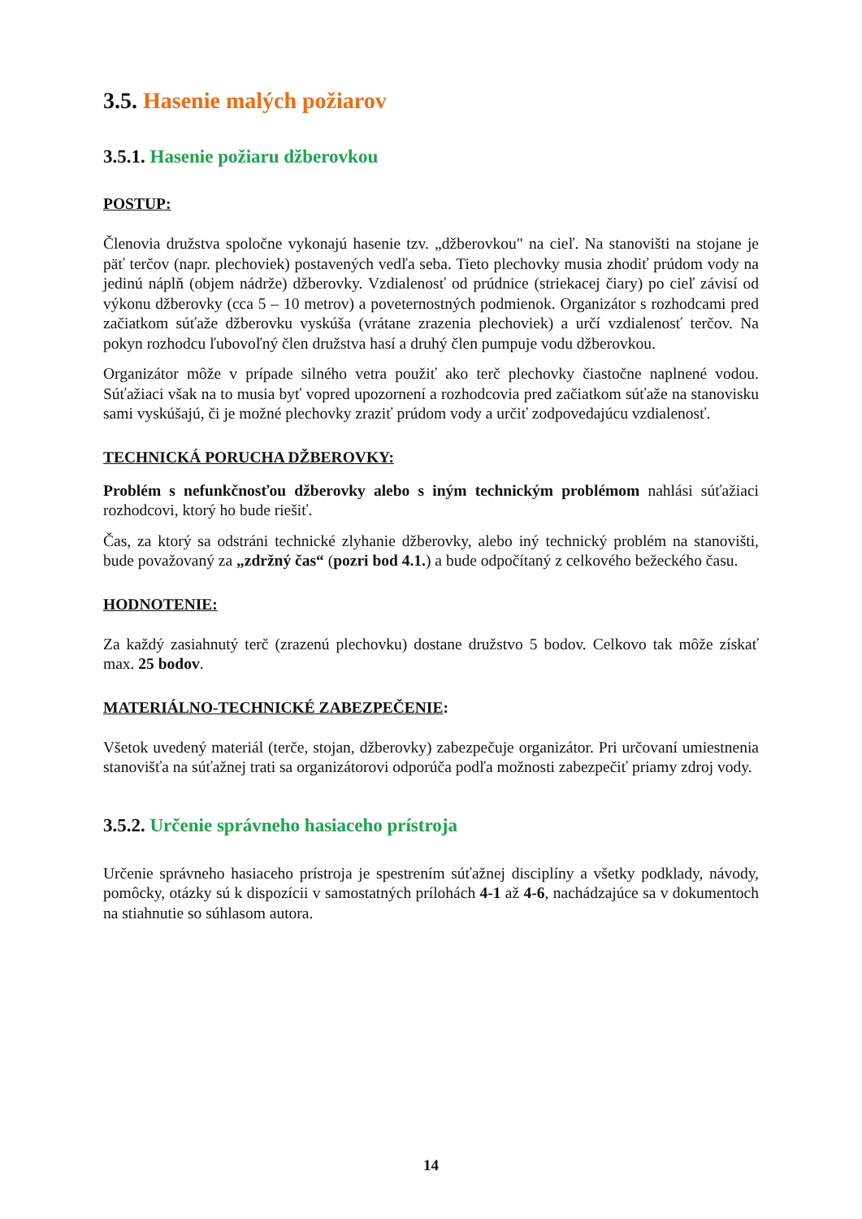3.5. Hasenie malých požiarov
3.5.1. Hasenie požiaru džberovkou
POSTUP:
Členovia družstva spoločne vykonajú hasenie tzv. „džberovkou" na cieľ. Na stanovišti na stojane je päť terčov (napr. plechoviek) postavených vedľa seba. Tieto plechovky musia zhodiť prúdom vody na jedinú náplň (objem nádrže) džberovky. Vzdialenosť od prúdnice (striekacej čiary) po cieľ závisí od výkonu džberovky (cca 5 – 10 metrov) a poveternostných podmienok. Organizátor s rozhodcami pred začiatkom súťaže džberovku vyskúša (vrátane zrazenia plechoviek) a určí vzdialenosť terčov. Na pokyn rozhodcu ľubovoľný člen družstva hasí a druhý člen pumpuje vodu džberovkou.
Organizátor môže v prípade silného vetra použiť ako terč plechovky čiastočne naplnené vodou. Súťažiaci však na to musia byť vopred upozornení a rozhodcovia pred začiatkom súťaže na stanovisku sami vyskúšajú, či je možné plechovky zraziť prúdom vody a určiť zodpovedajúcu vzdialenosť.
TECHNICKÁ PORUCHA DŽBEROVKY:
Problém s nefunkčnosťou džberovky alebo s iným technickým problémom nahlási súťažiaci rozhodcovi, ktorý ho bude riešiť.
Čas, za ktorý sa odstráni technické zlyhanie džberovky, alebo iný technický problém na stanovišti, bude považovaný za „zdržný čas“ (pozri bod 4.1.) a bude odpočítaný z celkového bežeckého času.
HODNOTENIE:
Za každý zasiahnutý terč (zrazenú plechovku) dostane družstvo 5 bodov. Celkovo tak môže získať max. 25 bodov.
MATERIÁLNO-TECHNICKÉ ZABEZPEČENIE:
Všetok uvedený materiál (terče, stojan, džberovky) zabezpečuje organizátor. Pri určovaní umiestnenia stanovišťa na súťažnej trati sa organizátorovi odporúča podľa možnosti zabezpečiť priamy zdroj vody.
3.5.2. Určenie správneho hasiaceho prístroja
Určenie správneho hasiaceho prístroja je spestrením súťažnej disciplíny a všetky podklady, návody, pomôcky, otázky sú k dispozícii v samostatných prílohách 4-1 až 4-6, nachádzajúce sa v dokumentoch na stiahnutie so súhlasom autora.
14